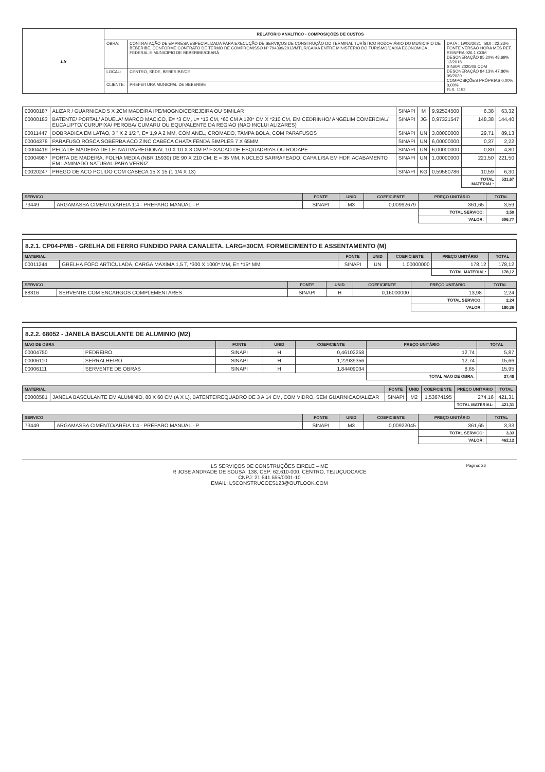| LS | RELATÓRIO ANALÍTICO - COMPOSIÇÕES DE CUSTOS | | |
| | OBRA: | CONTRATAÇÃO DE EMPRESA ESPECIALIZADA PARA EXECUÇÃO DE SERVIÇOS DE CONSTRUÇÃO DO TERMINAL TURÍSTICO RODOVIÁRIO DO MUNICIPIO DE BEBERIBE, CONFORME CONTRATO DE TERMO DE COMPROMISSO Nº 794399/2013/MTUR/CAIXA ENTRE MINISTÉRIO DO TURISMO/CAIXA ECONOMICA FEDERAL E MUNICIPIO DE BEBERIBE/CEARÁ | DATA : 19/06/2021 BDI : 22,23% FONTE VERSÃO HORA MES REF. SEINFRA 026.1 COM DESONERAÇÃO 85,20% 48,69% 12/2018 SINAPI 2020/08 COM DESONERAÇÃO 84,13% 47,86% 09/2020 COMPOSIÇÕES PRÓPRIAS 0,00% 0,00% FLS. 1152 |
| | LOCAL: | CENTRO, SEDE, BEBERIBE/CE | |
| | CLIENTE: | PREFEITURA MUNICPAL DE BEBERIBE | |
| 00000187 | ALIZAR / GUARNICAO 5 X 2CM MADEIRA IPE/MOGNO/CEREJEIRA OU SIMILAR | SINAPI | M | 9,92524500 | 6,38 | 63,32 |
| 00000183 | BATENTE/ PORTAL/ ADUELA/ MARCO MACICO, E= *3 CM, L= *13 CM, *60 CM A 120* CM X *210 CM, EM CEDRINHO/ ANGELIM COMERCIAL/ EUCALIPTO/ CURUPIXA/ PEROBA/ CUMARU OU EQUIVALENTE DA REGIAO (NAO INCLUI ALIZARES) | SINAPI | JG | 0,97321547 | 148,38 | 144,40 |
| 00011447 | DOBRADICA EM LATAO, 3 " X 2 1/2 ", E= 1,9 A 2 MM, COM ANEL, CROMADO, TAMPA BOLA, COM PARAFUSOS | SINAPI | UN | 3,00000000 | 29,71 | 89,13 |
| 00004378 | PARAFUSO ROSCA SOBERBA ACO ZINC CABECA CHATA FENDA SIMPLES 7 X 65MM | SINAPI | UN | 6,00000000 | 0,37 | 2,22 |
| 00004419 | PECA DE MADEIRA DE LEI NATIVA/REGIONAL 10 X 10 X 3 CM P/ FIXACAO DE ESQUADRIAS OU RODAPE | SINAPI | UN | 6,00000000 | 0,80 | 4,80 |
| 00004987 | PORTA DE MADEIRA, FOLHA MEDIA (NBR 15930) DE 90 X 210 CM, E = 35 MM, NUCLEO SARRAFEADO, CAPA LISA EM HDF, ACABAMENTO EM LAMINADO NATURAL PARA VERNIZ | SINAPI | UN | 1,00000000 | 221,50 | 221,50 |
| 00020247 | PREGO DE ACO POLIDO COM CABECA 15 X 15 (1 1/4 X 13) | SINAPI | KG | 0,59560786 | 10,59 | 6,30 |
| | | | | | TOTAL MATERIAL: | 531,67 |
| SERVICO | | FONTE | UNID | COEFICIENTE | PREÇO UNITÁRIO | TOTAL |
| --- | --- | --- | --- | --- | --- | --- |
| 73449 | ARGAMASSA CIMENTO/AREIA 1:4 - PREPARO MANUAL - P | SINAPI | M3 | 0,00992679 | 361,65 | 3,59 |
| | | | | | TOTAL SERVICO: | 3,59 |
| | | | | | VALOR: | 606,77 |
8.2.1. CP04-PMB - GRELHA DE FERRO FUNDIDO PARA CANALETA. LARG=30CM, FORMECIMENTO E ASSENTAMENTO (M)
| MATERIAL | | FONTE | UNID | COEFICIENTE | PREÇO UNITÁRIO | TOTAL |
| --- | --- | --- | --- | --- | --- | --- |
| 00011244 | GRELHA FOFO ARTICULADA, CARGA MAXIMA 1,5 T, *300 X 1000* MM, E= *15* MM | SINAPI | UN | 1,00000000 | 178,12 | 178,12 |
| | | | | | TOTAL MATERIAL: | 178,12 |
| SERVICO | | FONTE | UNID | COEFICIENTE | PREÇO UNITÁRIO | TOTAL |
| --- | --- | --- | --- | --- | --- | --- |
| 88316 | SERVENTE COM ENCARGOS COMPLEMENTARES | SINAPI | H | 0,16000000 | 13,98 | 2,24 |
| | | | | | TOTAL SERVICO: | 2,24 |
| | | | | | VALOR: | 180,36 |
8.2.2. 68052 - JANELA BASCULANTE DE ALUMINIO (M2)
| MAO DE OBRA | | FONTE | UNID | COEFICIENTE | PREÇO UNITÁRIO | TOTAL |
| --- | --- | --- | --- | --- | --- | --- |
| 00004750 | PEDREIRO | SINAPI | H | 0,46102258 | 12,74 | 5,87 |
| 00006110 | SERRALHEIRO | SINAPI | H | 1,22939356 | 12,74 | 15,66 |
| 00006111 | SERVENTE DE OBRAS | SINAPI | H | 1,84409034 | 8,65 | 15,95 |
| | | | | | TOTAL MAO DE OBRA: | 37,48 |
| MATERIAL | | FONTE | UNID | COEFICIENTE | PREÇO UNITÁRIO | TOTAL |
| --- | --- | --- | --- | --- | --- | --- |
| 00000581 | JANELA BASCULANTE EM ALUMINIO, 80 X 60 CM (A X L), BATENTE/REQUADRO DE 3 A 14 CM, COM VIDRO, SEM GUARNICAO/ALIZAR | SINAPI | M2 | 1,53674195 | 274,16 | 421,31 |
| | | | | | TOTAL MATERIAL: | 421,31 |
| SERVICO | | FONTE | UNID | COEFICIENTE | PREÇO UNITÁRIO | TOTAL |
| --- | --- | --- | --- | --- | --- | --- |
| 73449 | ARGAMASSA CIMENTO/AREIA 1:4 - PREPARO MANUAL - P | SINAPI | M3 | 0,00922045 | 361,65 | 3,33 |
| | | | | | TOTAL SERVICO: | 3,33 |
| | | | | | VALOR: | 462,12 |
LS SERVIÇOS DE CONSTRUÇÕES EIRELE – ME
R JOSE ANDRADE DE SOUSA, 138, CEP: 62.610-000, CENTRO, TEJUÇUOCA/CE
CNPJ: 21.541.555/0001-10
EMAIL: LSCONSTRUCOES123@OUTLOOK.COM
Página: 26